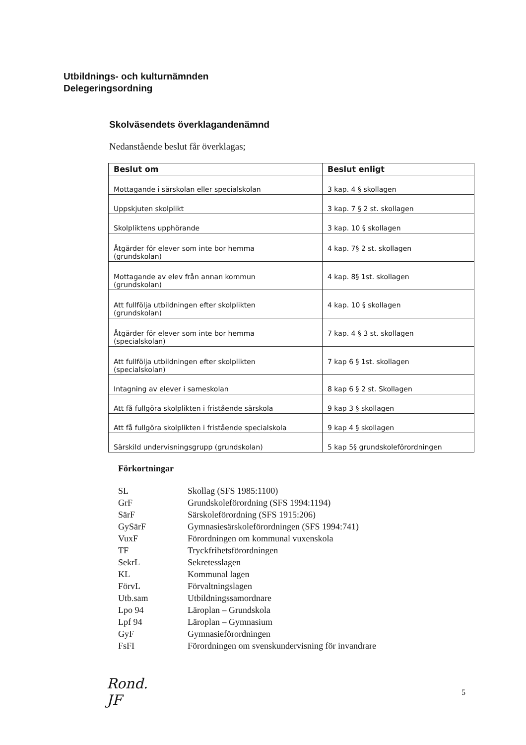Utbildnings- och kulturnämnden
Delegeringsordning
Skolväsendets överklagandenämnd
Nedanstående beslut får överklagas;
| Beslut om | Beslut enligt |
| --- | --- |
| Mottagande i särskolan eller specialskolan | 3 kap. 4 § skollagen |
| Uppskjuten skolplikt | 3 kap. 7 § 2 st. skollagen |
| Skolpliktens upphörande | 3 kap. 10 § skollagen |
| Åtgärder för elever som inte bor hemma (grundskolan) | 4 kap. 7§ 2 st. skollagen |
| Mottagande av elev från annan kommun (grundskolan) | 4 kap. 8§ 1st. skollagen |
| Att fullfölja utbildningen efter skolplikten (grundskolan) | 4 kap. 10 § skollagen |
| Åtgärder för elever som inte bor hemma (specialskolan) | 7 kap. 4 § 3 st. skollagen |
| Att fullfölja utbildningen efter skolplikten (specialskolan) | 7 kap 6 § 1st. skollagen |
| Intagning av elever i sameskolan | 8 kap 6 § 2 st. Skollagen |
| Att få fullgöra skolplikten i fristående särskola | 9 kap 3 § skollagen |
| Att få fullgöra skolplikten i fristående specialskola | 9 kap 4 § skollagen |
| Särskild undervisningsgrupp (grundskolan) | 5 kap 5§ grundskoleförordningen |
Förkortningar
SL
Skollag (SFS 1985:1100)
GrF
Grundskoleförordning (SFS 1994:1194)
SärF
Särskoleförordning (SFS 1915:206)
GySärF
Gymnasiesärskoleförordningen (SFS 1994:741)
VuxF
Förordningen om kommunal vuxenskola
TF
Tryckfrihetsförordningen
SekrL
Sekretesslagen
KL
Kommunal lagen
FörvL
Förvaltningslagen
Utb.sam
Utbildningssamordnare
Lpo 94
Läroplan – Grundskola
Lpf 94
Läroplan – Gymnasium
GyF
Gymnasieförordningen
FsFI
Förordningen om svenskundervisning för invandrare
Rond.
JF
5